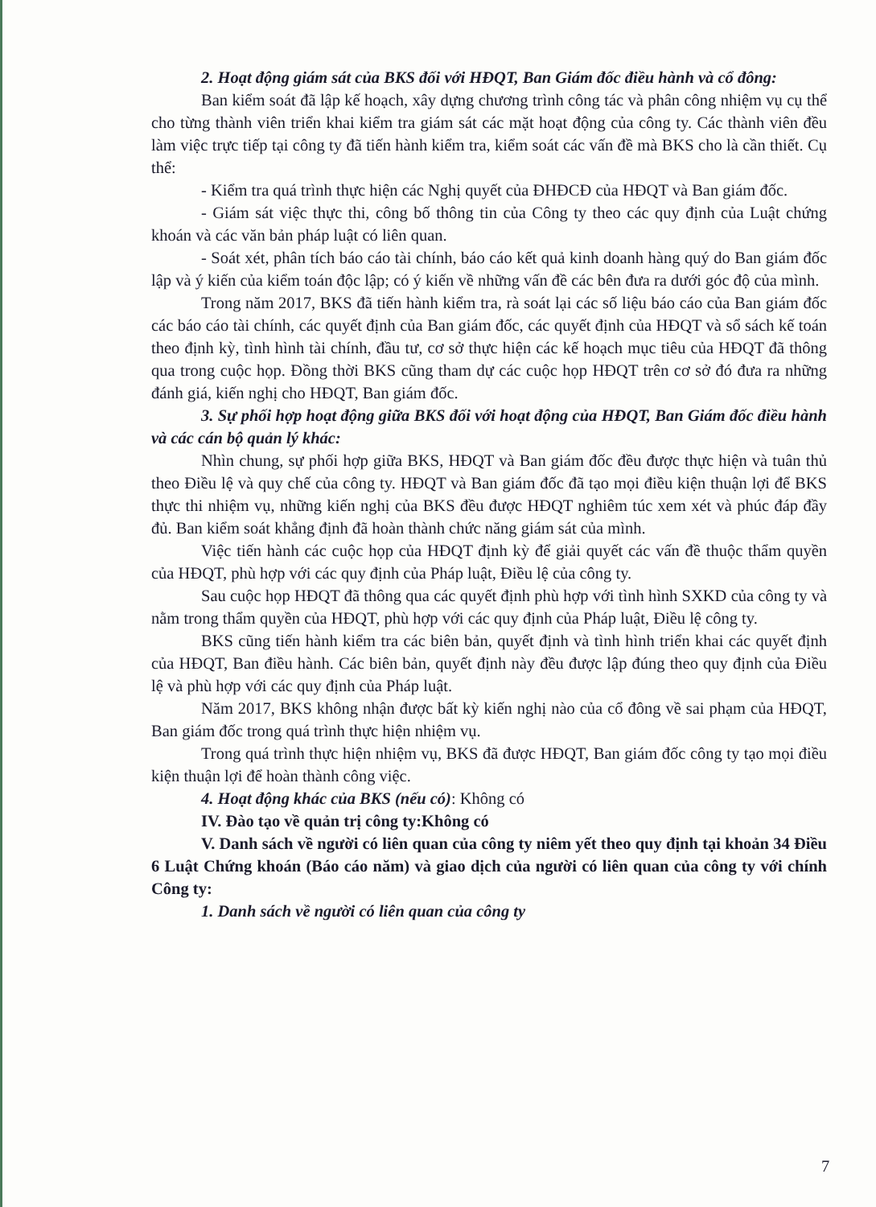2. Hoạt động giám sát của BKS đối với HĐQT, Ban Giám đốc điều hành và cổ đông:
Ban kiểm soát đã lập kế hoạch, xây dựng chương trình công tác và phân công nhiệm vụ cụ thể cho từng thành viên triển khai kiểm tra giám sát các mặt hoạt động của công ty. Các thành viên đều làm việc trực tiếp tại công ty đã tiến hành kiểm tra, kiểm soát các vấn đề mà BKS cho là cần thiết. Cụ thể:
- Kiểm tra quá trình thực hiện các Nghị quyết của ĐHĐCĐ của HĐQT và Ban giám đốc.
- Giám sát việc thực thi, công bố thông tin của Công ty theo các quy định của Luật chứng khoán và các văn bản pháp luật có liên quan.
- Soát xét, phân tích báo cáo tài chính, báo cáo kết quả kinh doanh hàng quý do Ban giám đốc lập và ý kiến của kiểm toán độc lập; có ý kiến về những vấn đề các bên đưa ra dưới góc độ của mình.
Trong năm 2017, BKS đã tiến hành kiểm tra, rà soát lại các số liệu báo cáo của Ban giám đốc các báo cáo tài chính, các quyết định của Ban giám đốc, các quyết định của HĐQT và sổ sách kế toán theo định kỳ, tình hình tài chính, đầu tư, cơ sở thực hiện các kế hoạch mục tiêu của HĐQT đã thông qua trong cuộc họp. Đồng thời BKS cũng tham dự các cuộc họp HĐQT trên cơ sở đó đưa ra những đánh giá, kiến nghị cho HĐQT, Ban giám đốc.
3. Sự phối hợp hoạt động giữa BKS đối với hoạt động của HĐQT, Ban Giám đốc điều hành và các cán bộ quản lý khác:
Nhìn chung, sự phối hợp giữa BKS, HĐQT và Ban giám đốc đều được thực hiện và tuân thủ theo Điều lệ và quy chế của công ty. HĐQT và Ban giám đốc đã tạo mọi điều kiện thuận lợi để BKS thực thi nhiệm vụ, những kiến nghị của BKS đều được HĐQT nghiêm túc xem xét và phúc đáp đầy đủ. Ban kiểm soát khẳng định đã hoàn thành chức năng giám sát của mình.
Việc tiến hành các cuộc họp của HĐQT định kỳ để giải quyết các vấn đề thuộc thẩm quyền của HĐQT, phù hợp với các quy định của Pháp luật, Điều lệ của công ty.
Sau cuộc họp HĐQT đã thông qua các quyết định phù hợp với tình hình SXKD của công ty và nằm trong thẩm quyền của HĐQT, phù hợp với các quy định của Pháp luật, Điều lệ công ty.
BKS cũng tiến hành kiểm tra các biên bản, quyết định và tình hình triển khai các quyết định của HĐQT, Ban điều hành. Các biên bản, quyết định này đều được lập đúng theo quy định của Điều lệ và phù hợp với các quy định của Pháp luật.
Năm 2017, BKS không nhận được bất kỳ kiến nghị nào của cổ đông về sai phạm của HĐQT, Ban giám đốc trong quá trình thực hiện nhiệm vụ.
Trong quá trình thực hiện nhiệm vụ, BKS đã được HĐQT, Ban giám đốc công ty tạo mọi điều kiện thuận lợi để hoàn thành công việc.
4. Hoạt động khác của BKS (nếu có): Không có
IV. Đào tạo về quản trị công ty:Không có
V. Danh sách về người có liên quan của công ty niêm yết theo quy định tại khoản 34 Điều 6 Luật Chứng khoán (Báo cáo năm) và giao dịch của người có liên quan của công ty với chính Công ty:
1. Danh sách về người có liên quan của công ty
7